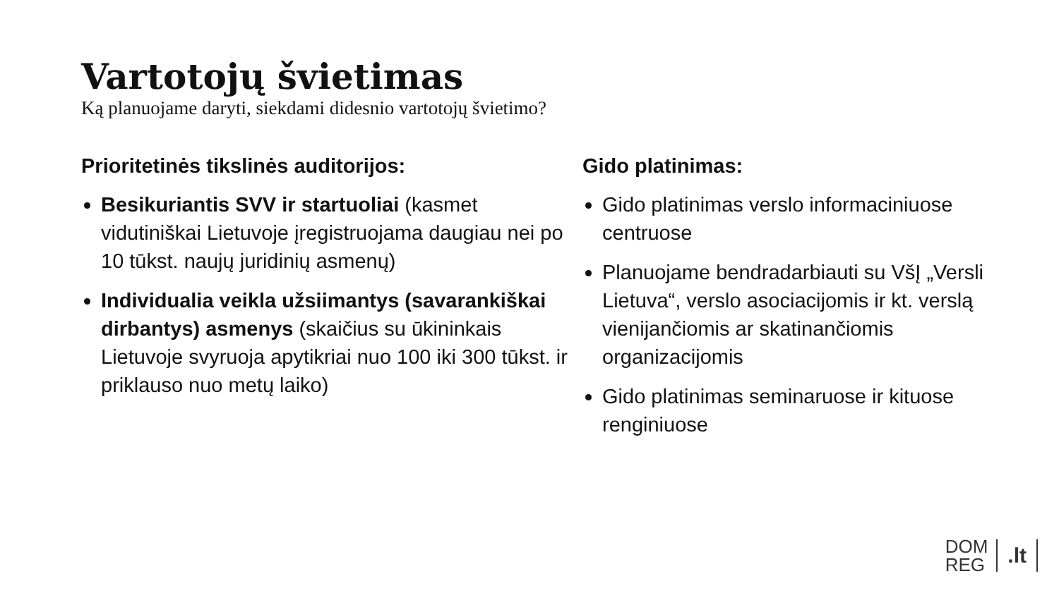Vartotojų švietimas
Ką planuojame daryti, siekdami didesnio vartotojų švietimo?
Prioritetinės tikslinės auditorijos:
Besikuriantis SVV ir startuoliai (kasmet vidutiniškai Lietuvoje įregistruojama daugiau nei po 10 tūkst. naujų juridinių asmenų)
Individualia veikla užsiimantys (savarankiškai dirbantys) asmenys (skaičius su ūkininkais Lietuvoje svyruoja apytikriai nuo 100 iki 300 tūkst. ir priklauso nuo metų laiko)
Gido platinimas:
Gido platinimas verslo informaciniuose centruose
Planuojame bendradarbiauti su VšĮ „Versli Lietuva“, verslo asociacijomis ir kt. verslą vienijančiomis ar skatinančiomis organizacijomis
Gido platinimas seminaruose ir kituose renginiuose
DOM
REG
.lt